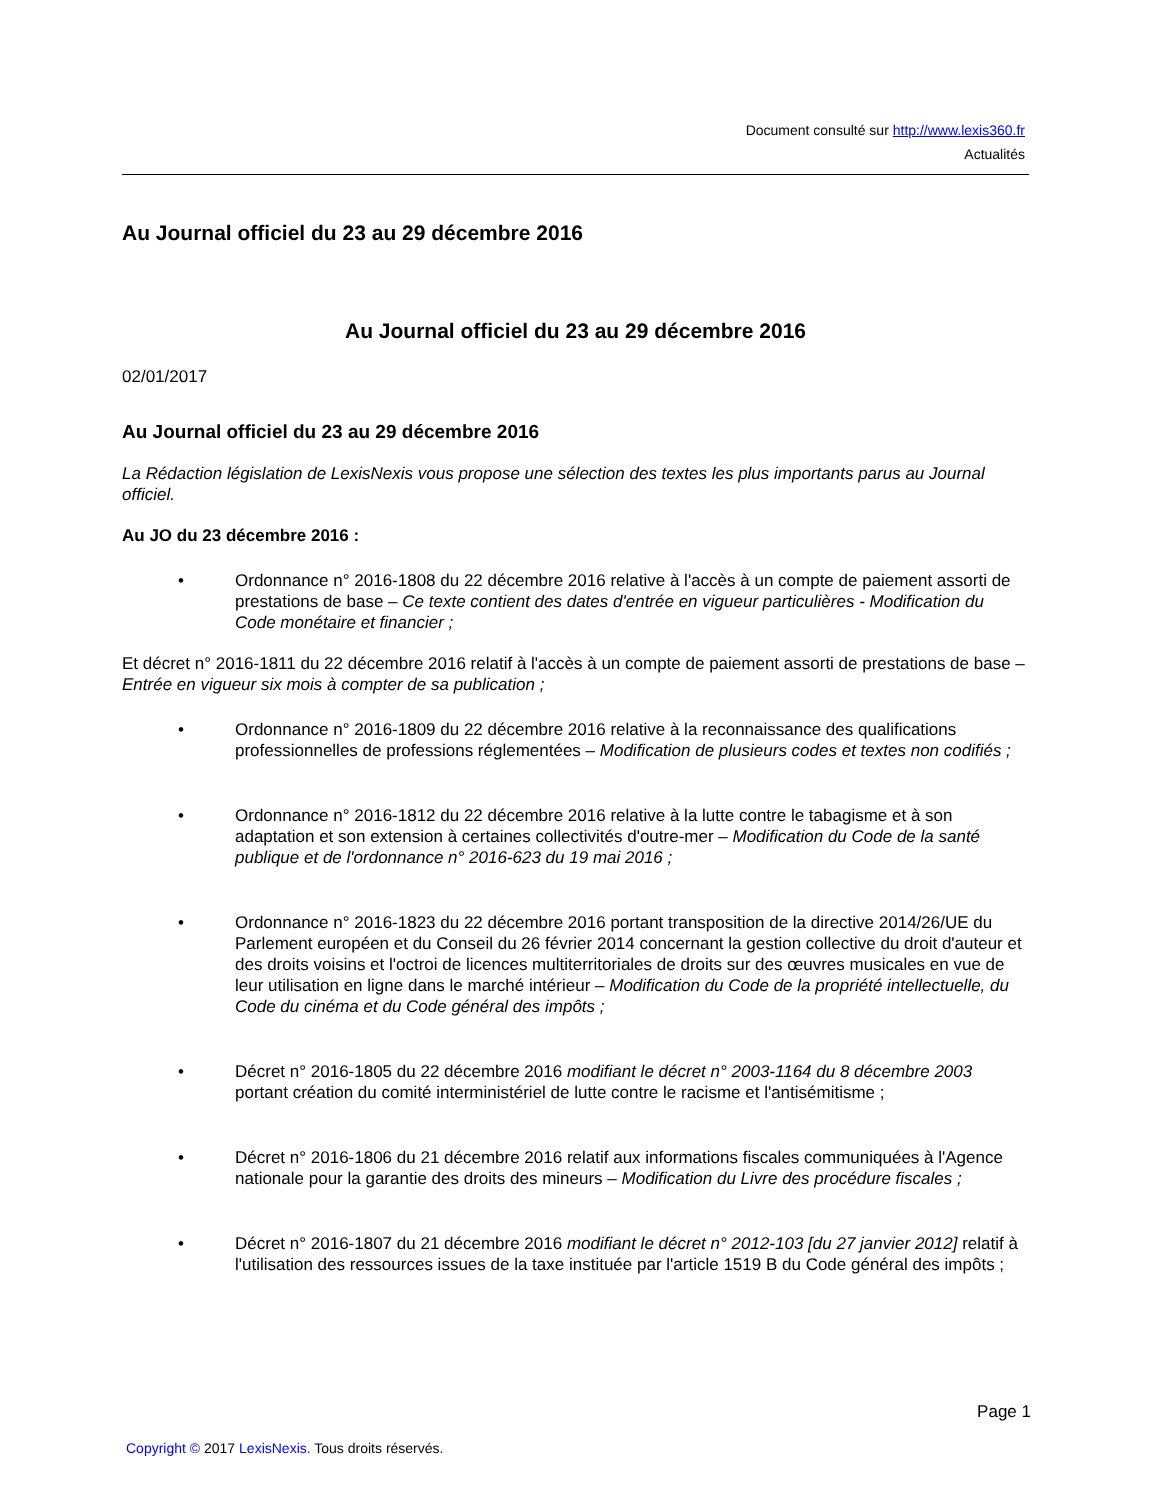Document consulté sur http://www.lexis360.fr
Actualités
Au Journal officiel du 23 au 29 décembre 2016
Au Journal officiel du 23 au 29 décembre 2016
02/01/2017
Au Journal officiel du 23 au 29 décembre 2016
La Rédaction législation de LexisNexis vous propose une sélection des textes les plus importants parus au Journal officiel.
Au JO du 23 décembre 2016 :
• Ordonnance n° 2016-1808 du 22 décembre 2016 relative à l'accès à un compte de paiement assorti de prestations de base – Ce texte contient des dates d'entrée en vigueur particulières - Modification du Code monétaire et financier ;
Et décret n° 2016-1811 du 22 décembre 2016 relatif à l'accès à un compte de paiement assorti de prestations de base – Entrée en vigueur six mois à compter de sa publication ;
• Ordonnance n° 2016-1809 du 22 décembre 2016 relative à la reconnaissance des qualifications professionnelles de professions réglementées – Modification de plusieurs codes et textes non codifiés ;
• Ordonnance n° 2016-1812 du 22 décembre 2016 relative à la lutte contre le tabagisme et à son adaptation et son extension à certaines collectivités d'outre-mer – Modification du Code de la santé publique et de l'ordonnance n° 2016-623 du 19 mai 2016 ;
• Ordonnance n° 2016-1823 du 22 décembre 2016 portant transposition de la directive 2014/26/UE du Parlement européen et du Conseil du 26 février 2014 concernant la gestion collective du droit d'auteur et des droits voisins et l'octroi de licences multiterritoriales de droits sur des œuvres musicales en vue de leur utilisation en ligne dans le marché intérieur – Modification du Code de la propriété intellectuelle, du Code du cinéma et du Code général des impôts ;
• Décret n° 2016-1805 du 22 décembre 2016 modifiant le décret n° 2003-1164 du 8 décembre 2003 portant création du comité interministériel de lutte contre le racisme et l'antisémitisme ;
• Décret n° 2016-1806 du 21 décembre 2016 relatif aux informations fiscales communiquées à l'Agence nationale pour la garantie des droits des mineurs – Modification du Livre des procédure fiscales ;
• Décret n° 2016-1807 du 21 décembre 2016 modifiant le décret n° 2012-103 [du 27 janvier 2012] relatif à l'utilisation des ressources issues de la taxe instituée par l'article 1519 B du Code général des impôts ;
Page 1
Copyright © 2017 LexisNexis. Tous droits réservés.